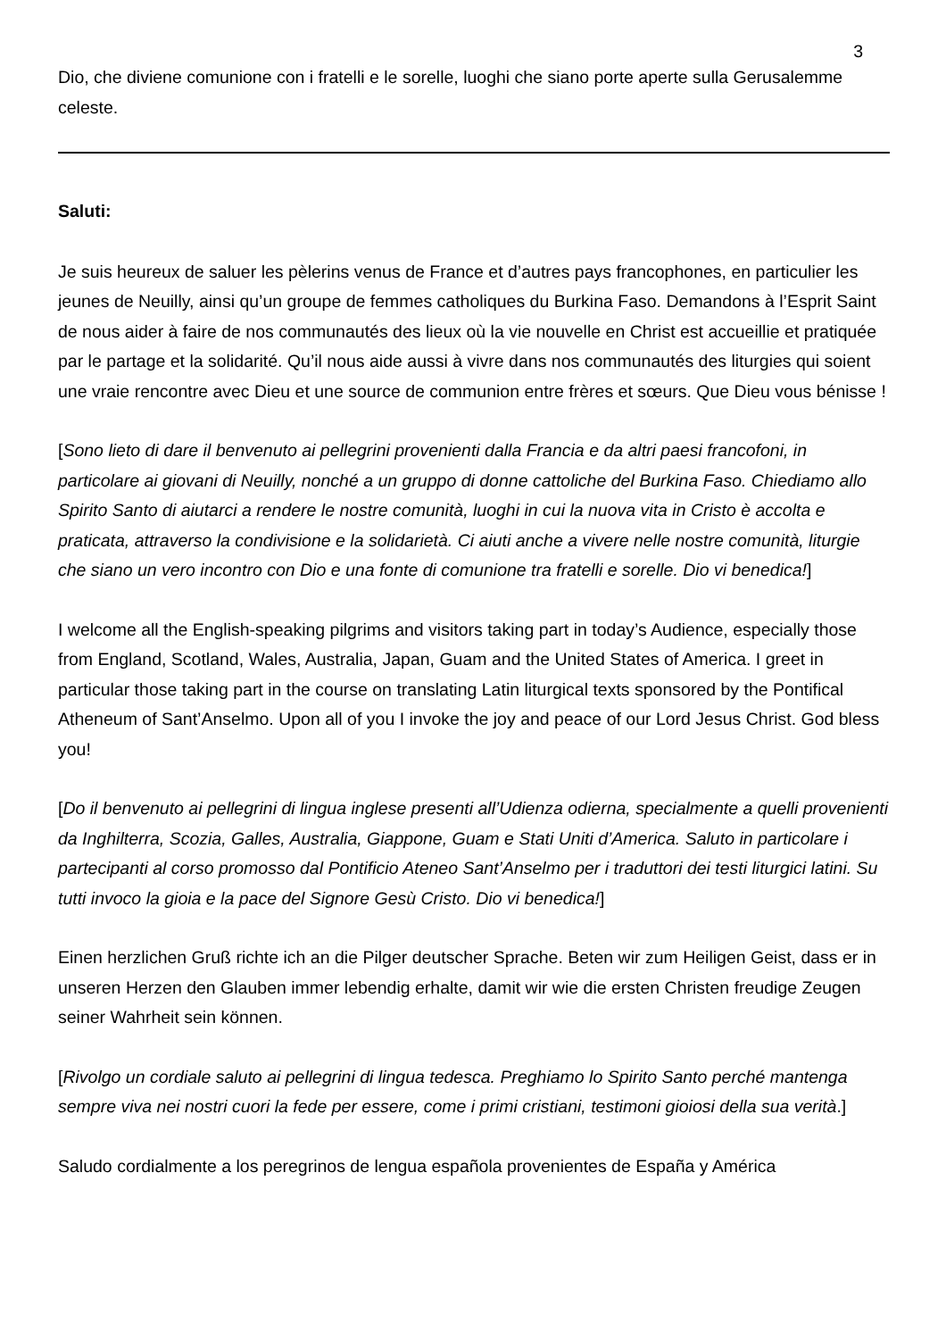3
Dio, che diviene comunione con i fratelli e le sorelle, luoghi che siano porte aperte sulla Gerusalemme celeste.
Saluti:
Je suis heureux de saluer les pèlerins venus de France et d’autres pays francophones, en particulier les jeunes de Neuilly, ainsi qu’un groupe de femmes catholiques du Burkina Faso. Demandons à l’Esprit Saint de nous aider à faire de nos communautés des lieux où la vie nouvelle en Christ est accueillie et pratiquée par le partage et la solidarité. Qu’il nous aide aussi à vivre dans nos communautés des liturgies qui soient une vraie rencontre avec Dieu et une source de communion entre frères et sœurs. Que Dieu vous bénisse !
[Sono lieto di dare il benvenuto ai pellegrini provenienti dalla Francia e da altri paesi francofoni, in particolare ai giovani di Neuilly, nonché a un gruppo di donne cattoliche del Burkina Faso. Chiediamo allo Spirito Santo di aiutarci a rendere le nostre comunità, luoghi in cui la nuova vita in Cristo è accolta e praticata, attraverso la condivisione e la solidarietà. Ci aiuti anche a vivere nelle nostre comunità, liturgie che siano un vero incontro con Dio e una fonte di comunione tra fratelli e sorelle. Dio vi benedica!]
I welcome all the English-speaking pilgrims and visitors taking part in today’s Audience, especially those from England, Scotland, Wales, Australia, Japan, Guam and the United States of America. I greet in particular those taking part in the course on translating Latin liturgical texts sponsored by the Pontifical Atheneum of Sant’Anselmo. Upon all of you I invoke the joy and peace of our Lord Jesus Christ. God bless you!
[Do il benvenuto ai pellegrini di lingua inglese presenti all’Udienza odierna, specialmente a quelli provenienti da Inghilterra, Scozia, Galles, Australia, Giappone, Guam e Stati Uniti d’America. Saluto in particolare i partecipanti al corso promosso dal Pontificio Ateneo Sant’Anselmo per i traduttori dei testi liturgici latini. Su tutti invoco la gioia e la pace del Signore Gesù Cristo. Dio vi benedica!]
Einen herzlichen Gruß richte ich an die Pilger deutscher Sprache. Beten wir zum Heiligen Geist, dass er in unseren Herzen den Glauben immer lebendig erhalte, damit wir wie die ersten Christen freudige Zeugen seiner Wahrheit sein können.
[Rivolgo un cordiale saluto ai pellegrini di lingua tedesca. Preghiamo lo Spirito Santo perché mantenga sempre viva nei nostri cuori la fede per essere, come i primi cristiani, testimoni gioiosi della sua verità.]
Saludo cordialmente a los peregrinos de lengua española provenientes de España y América